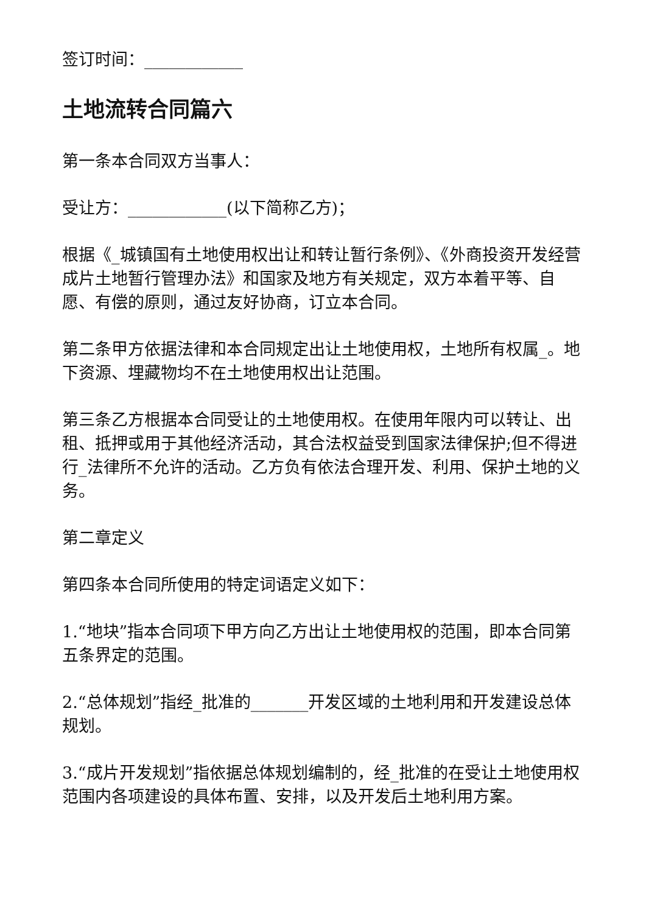签订时间：____________
土地流转合同篇六
第一条本合同双方当事人：
受让方：____________(以下简称乙方)；
根据《_城镇国有土地使用权出让和转让暂行条例》、《外商投资开发经营成片土地暂行管理办法》和国家及地方有关规定，双方本着平等、自愿、有偿的原则，通过友好协商，订立本合同。
第二条甲方依据法律和本合同规定出让土地使用权，土地所有权属_。地下资源、埋藏物均不在土地使用权出让范围。
第三条乙方根据本合同受让的土地使用权。在使用年限内可以转让、出租、抵押或用于其他经济活动，其合法权益受到国家法律保护;但不得进行_法律所不允许的活动。乙方负有依法合理开发、利用、保护土地的义务。
第二章定义
第四条本合同所使用的特定词语定义如下：
1.“地块”指本合同项下甲方向乙方出让土地使用权的范围，即本合同第五条界定的范围。
2.“总体规划”指经_批准的_______开发区域的土地利用和开发建设总体规划。
3.“成片开发规划”指依据总体规划编制的，经_批准的在受让土地使用权范围内各项建设的具体布置、安排，以及开发后土地利用方案。